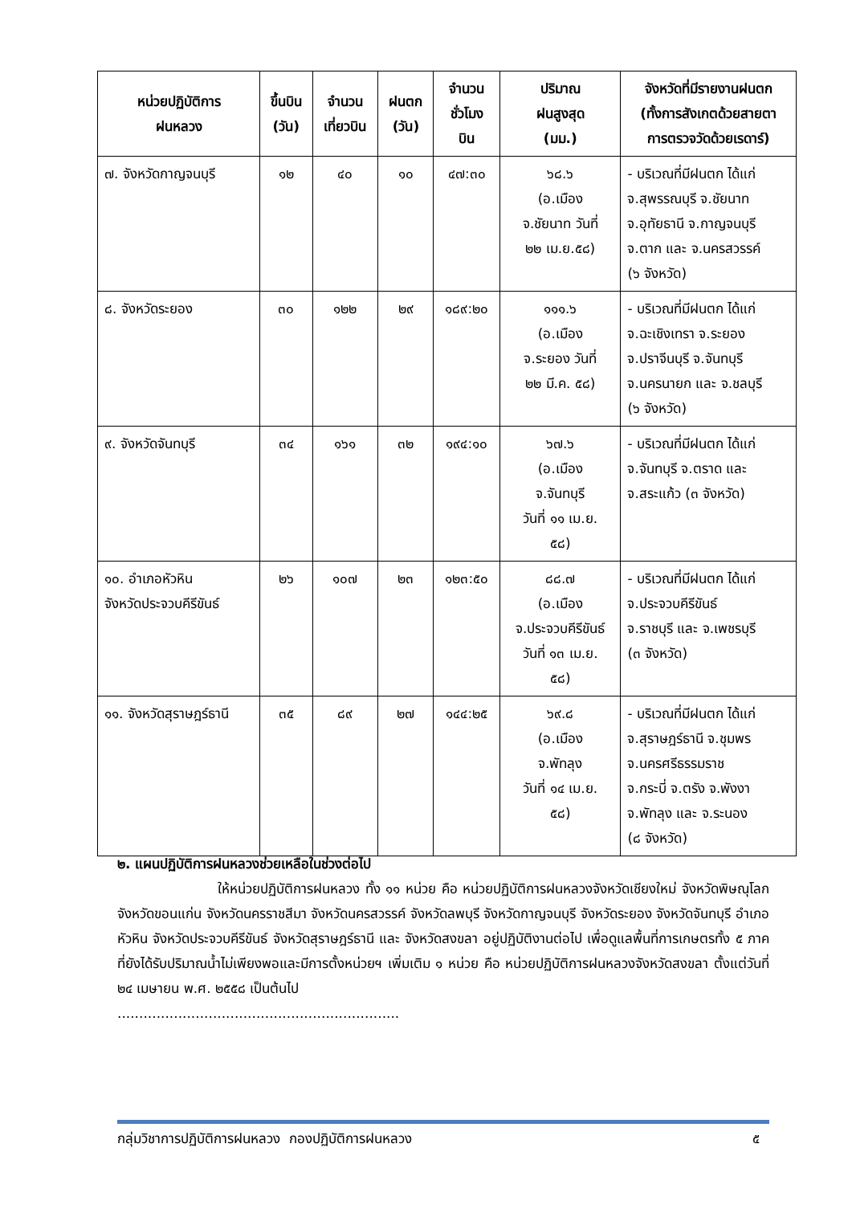| หน่วยปฏิบัติการ ฝนหลวง | ขึ้นบิน (วัน) | จำนวน เที่ยวบิน | ฝนตก (วัน) | จำนวน ชั่วโมง บิน | ปริมาณ ฝนสูงสุด (มม.) | จังหวัดที่มีรายงานฝนตก (ทั้งการสังเกตด้วยสายตา การตรวจวัดด้วยเรดาร์) |
| --- | --- | --- | --- | --- | --- | --- |
| ๗. จังหวัดกาญจนบุรี | ๑๒ | ๔๐ | ๑๐ | ๔๗:๓๐ | ๖๘.๖ (อ.เมือง จ.ชัยนาท วันที่ ๒๒ เม.ย.๕๘) | - บริเวณที่มีฝนตก ได้แก่ จ.สุพรรณบุรี จ.ชัยนาท จ.อุทัยธานี จ.กาญจนบุรี จ.ตาก และ จ.นครสวรรค์ (๖ จังหวัด) |
| ๘. จังหวัดระยอง | ๓๐ | ๑๒๒ | ๒๙ | ๑๘๙:๒๐ | ๑๑๑.๖ (อ.เมือง จ.ระยอง วันที่ ๒๒ มี.ค. ๕๘) | - บริเวณที่มีฝนตก ได้แก่ จ.ฉะเชิงเทรา จ.ระยอง จ.ปราจีนบุรี จ.จันทบุรี จ.นครนายก และ จ.ชลบุรี (๖ จังหวัด) |
| ๙. จังหวัดจันทบุรี | ๓๔ | ๑๖๑ | ๓๒ | ๑๙๔:๑๐ | ๖๗.๖ (อ.เมือง จ.จันทบุรี วันที่ ๑๑ เม.ย. ๕๘) | - บริเวณที่มีฝนตก ได้แก่ จ.จันทบุรี จ.ตราด และ จ.สระแก้ว (๓ จังหวัด) |
| ๑๐. อำเภอหัวหิน จังหวัดประจวบคีรีขันธ์ | ๒๖ | ๑๐๗ | ๒๓ | ๑๒๓:๕๐ | ๘๘.๗ (อ.เมือง จ.ประจวบคีรีขันธ์ วันที่ ๑๓ เม.ย. ๕๘) | - บริเวณที่มีฝนตก ได้แก่ จ.ประจวบคีรีขันธ์ จ.ราชบุรี และ จ.เพชรบุรี (๓ จังหวัด) |
| ๑๑. จังหวัดสุราษฎร์ธานี | ๓๕ | ๘๙ | ๒๗ | ๑๔๔:๒๕ | ๖๙.๘ (อ.เมือง จ.พัทลุง วันที่ ๑๔ เม.ย. ๕๘) | - บริเวณที่มีฝนตก ได้แก่ จ.สุราษฎร์ธานี จ.ชุมพร จ.นครศรีธรรมราช จ.กระบี่ จ.ตรัง จ.พังงา จ.พัทลุง และ จ.ระนอง (๘ จังหวัด) |
๒. แผนปฏิบัติการฝนหลวงช่วยเหลือในช่วงต่อไป
ให้หน่วยปฏิบัติการฝนหลวง ทั้ง ๑๑ หน่วย คือ หน่วยปฏิบัติการฝนหลวงจังหวัดเชียงใหม่ จังหวัดพิษณุโลก จังหวัดขอนแก่น จังหวัดนครราชสีมา จังหวัดนครสวรรค์ จังหวัดลพบุรี จังหวัดกาญจนบุรี จังหวัดระยอง จังหวัดจันทบุรี อำเภอหัวหิน จังหวัดประจวบคีรีขันธ์ จังหวัดสุราษฎร์ธานี และ จังหวัดสงขลา อยู่ปฏิบัติงานต่อไป เพื่อดูแลพื้นที่การเกษตรทั้ง ๕ ภาค ที่ยังได้รับปริมาณน้ำไม่เพียงพอและมีการตั้งหน่วยฯ เพิ่มเติม ๑ หน่วย คือ หน่วยปฏิบัติการฝนหลวงจังหวัดสงขลา ตั้งแต่วันที่ ๒๔ เมษายน พ.ศ. ๒๕๕๘ เป็นต้นไป
.................................................................
กลุ่มวิชาการปฏิบัติการฝนหลวง กองปฏิบัติการฝนหลวง ๕